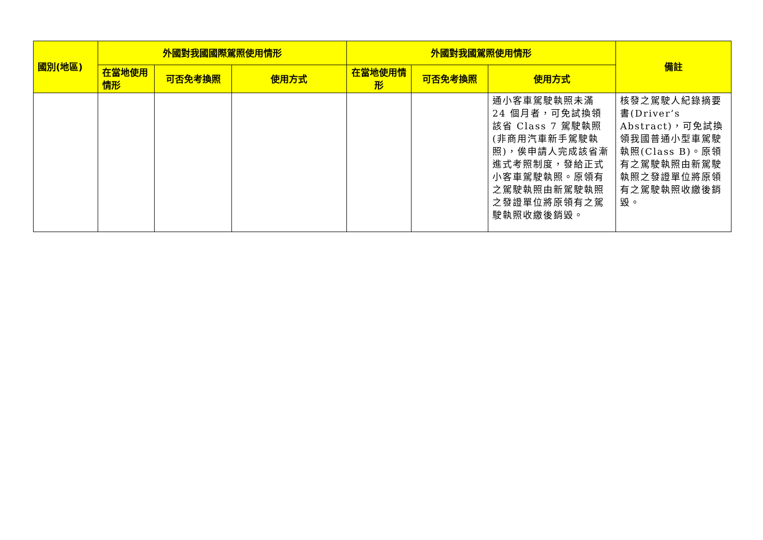| 國別(地區) | 外國對我國國際駕照使用情形 | | | 外國對我國駕照使用情形 | | | 備註 |
| --- | --- | --- | --- | --- | --- | --- | --- |
| | 在當地使用情形 | 可否免考換照 | 使用方式 | 在當地使用情形 | 可否免考換照 | 使用方式 | |
| | | | | | | 通小客車駕駛執照未滿 24 個月者，可免試換領該省 Class 7 駕駛執照(非商用汽車新手駕駛執照)，俟申請人完成該省漸進式考照制度，發給正式小客車駕駛執照。原領有之駕駛執照由新駕駛執照之發證單位將原領有之駕駛執照收繳後銷毀。 | 核發之駕駛人紀錄摘要書(Driver’s Abstract)，可免試換領我國普通小型車駕駛執照(Class B)。原領有之駕駛執照由新駕駛執照之發證單位將原領有之駕駛執照收繳後銷毀。 |